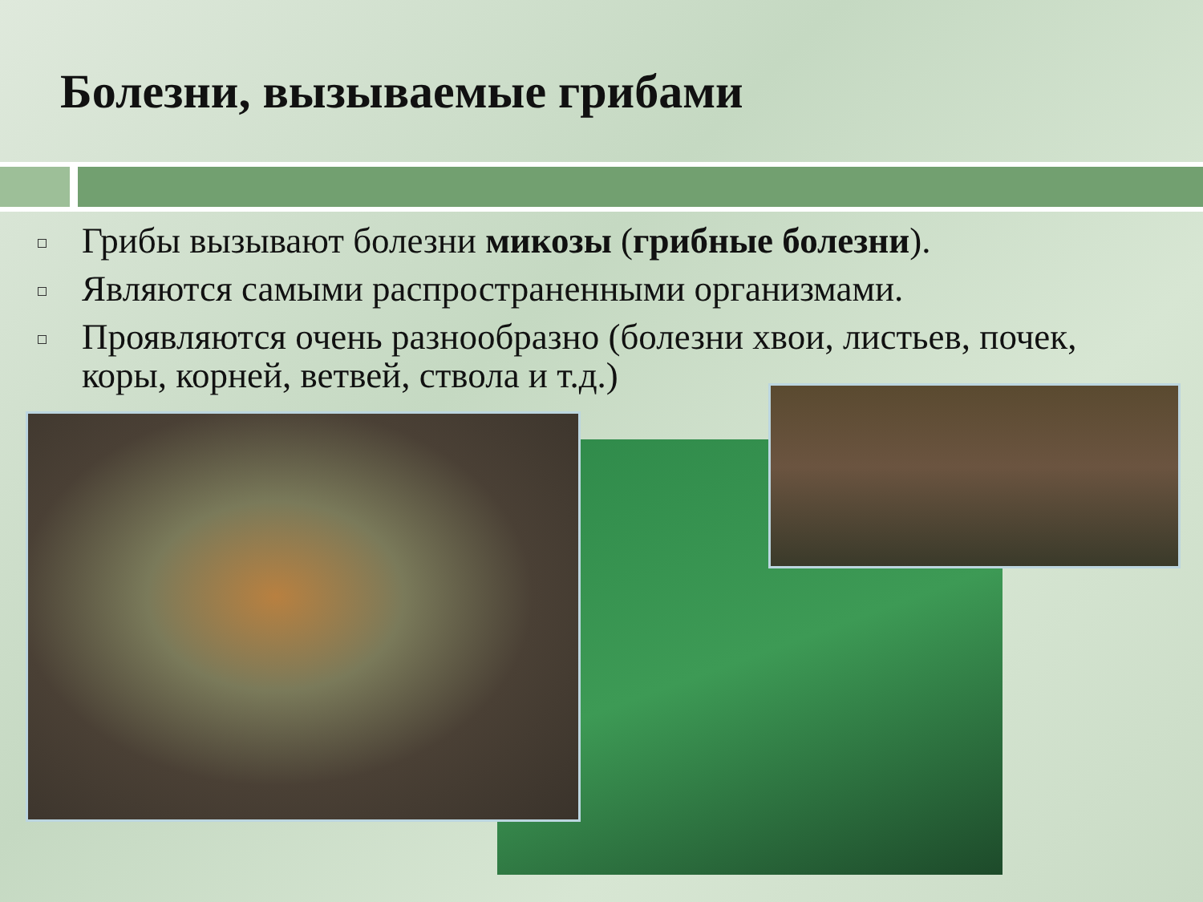Болезни, вызываемые грибами
Грибы вызывают болезни микозы (грибные болезни).
Являются самыми распространенными организмами.
Проявляются очень разнообразно (болезни хвои, листьев, почек, коры, корней, ветвей, ствола и т.д.)